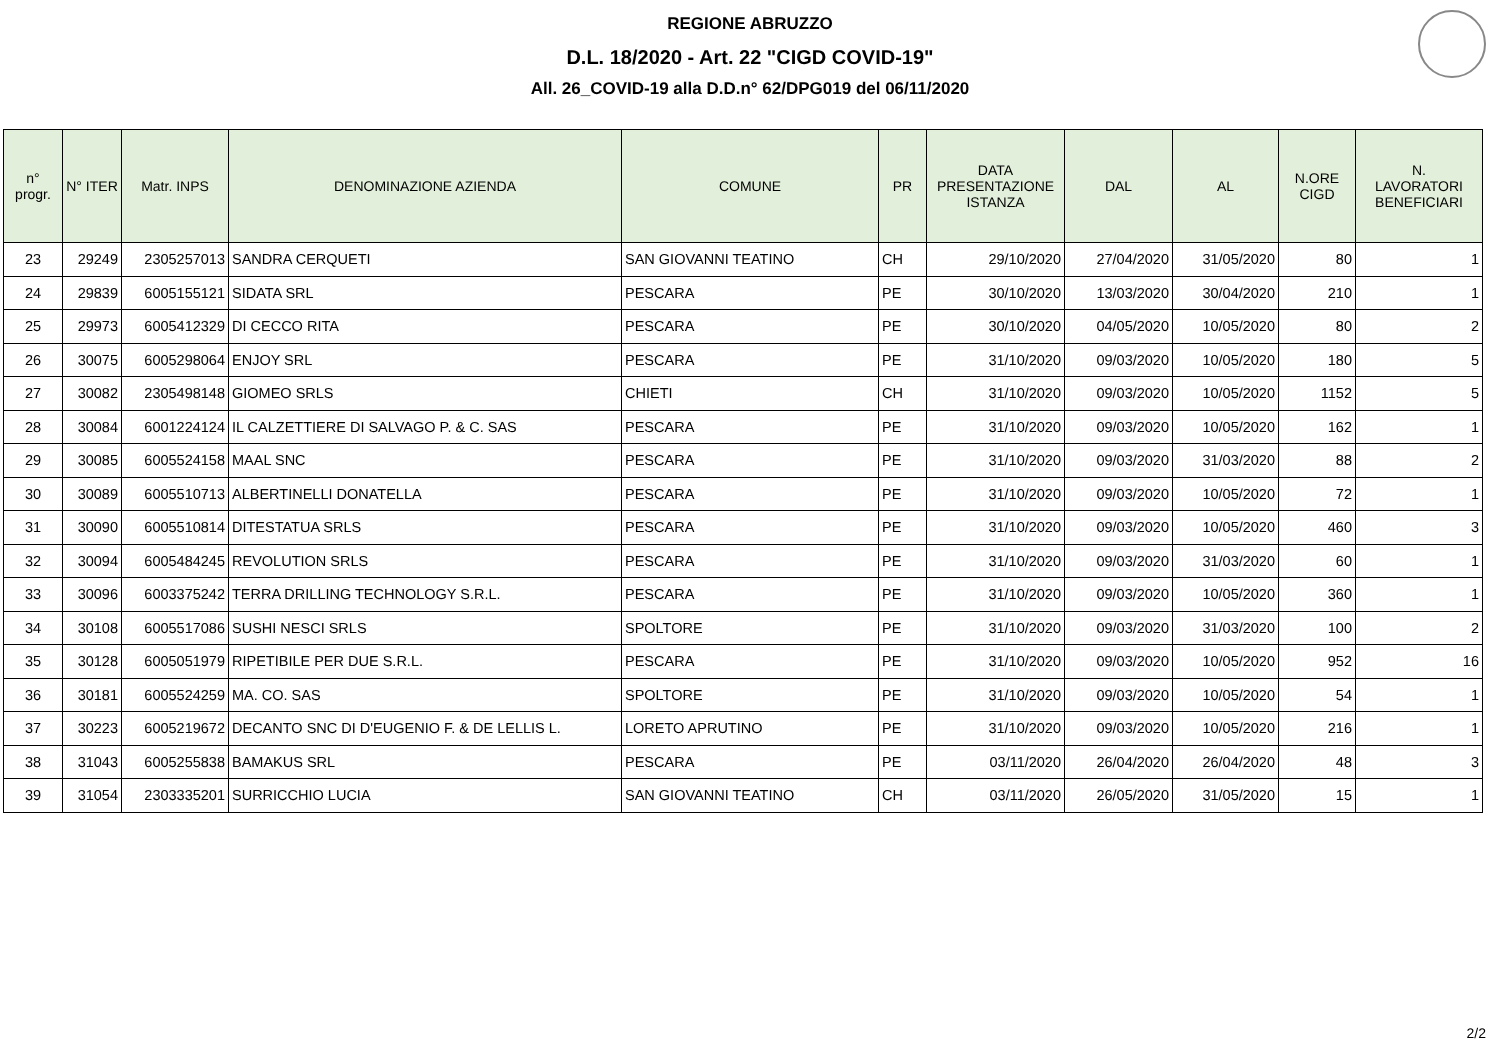REGIONE ABRUZZO
D.L. 18/2020 - Art. 22 "CIGD COVID-19"
All. 26_COVID-19 alla D.D.n° 62/DPG019 del 06/11/2020
| n° progr. | N° ITER | Matr. INPS | DENOMINAZIONE AZIENDA | COMUNE | PR | DATA PRESENTAZIONE ISTANZA | DAL | AL | N.ORE CIGD | N. LAVORATORI BENEFICIARI |
| --- | --- | --- | --- | --- | --- | --- | --- | --- | --- | --- |
| 23 | 29249 | 2305257013 | SANDRA CERQUETI | SAN GIOVANNI TEATINO | CH | 29/10/2020 | 27/04/2020 | 31/05/2020 | 80 | 1 |
| 24 | 29839 | 6005155121 | SIDATA SRL | PESCARA | PE | 30/10/2020 | 13/03/2020 | 30/04/2020 | 210 | 1 |
| 25 | 29973 | 6005412329 | DI CECCO RITA | PESCARA | PE | 30/10/2020 | 04/05/2020 | 10/05/2020 | 80 | 2 |
| 26 | 30075 | 6005298064 | ENJOY SRL | PESCARA | PE | 31/10/2020 | 09/03/2020 | 10/05/2020 | 180 | 5 |
| 27 | 30082 | 2305498148 | GIOMEO SRLS | CHIETI | CH | 31/10/2020 | 09/03/2020 | 10/05/2020 | 1152 | 5 |
| 28 | 30084 | 6001224124 | IL CALZETTIERE DI SALVAGO P. & C. SAS | PESCARA | PE | 31/10/2020 | 09/03/2020 | 10/05/2020 | 162 | 1 |
| 29 | 30085 | 6005524158 | MAAL SNC | PESCARA | PE | 31/10/2020 | 09/03/2020 | 31/03/2020 | 88 | 2 |
| 30 | 30089 | 6005510713 | ALBERTINELLI DONATELLA | PESCARA | PE | 31/10/2020 | 09/03/2020 | 10/05/2020 | 72 | 1 |
| 31 | 30090 | 6005510814 | DITESTATUA SRLS | PESCARA | PE | 31/10/2020 | 09/03/2020 | 10/05/2020 | 460 | 3 |
| 32 | 30094 | 6005484245 | REVOLUTION SRLS | PESCARA | PE | 31/10/2020 | 09/03/2020 | 31/03/2020 | 60 | 1 |
| 33 | 30096 | 6003375242 | TERRA DRILLING TECHNOLOGY S.R.L. | PESCARA | PE | 31/10/2020 | 09/03/2020 | 10/05/2020 | 360 | 1 |
| 34 | 30108 | 6005517086 | SUSHI NESCI SRLS | SPOLTORE | PE | 31/10/2020 | 09/03/2020 | 31/03/2020 | 100 | 2 |
| 35 | 30128 | 6005051979 | RIPETIBILE PER DUE S.R.L. | PESCARA | PE | 31/10/2020 | 09/03/2020 | 10/05/2020 | 952 | 16 |
| 36 | 30181 | 6005524259 | MA. CO. SAS | SPOLTORE | PE | 31/10/2020 | 09/03/2020 | 10/05/2020 | 54 | 1 |
| 37 | 30223 | 6005219672 | DECANTO SNC DI D'EUGENIO F. & DE LELLIS L. | LORETO APRUTINO | PE | 31/10/2020 | 09/03/2020 | 10/05/2020 | 216 | 1 |
| 38 | 31043 | 6005255838 | BAMAKUS SRL | PESCARA | PE | 03/11/2020 | 26/04/2020 | 26/04/2020 | 48 | 3 |
| 39 | 31054 | 2303335201 | SURRICCHIO LUCIA | SAN GIOVANNI TEATINO | CH | 03/11/2020 | 26/05/2020 | 31/05/2020 | 15 | 1 |
2/2